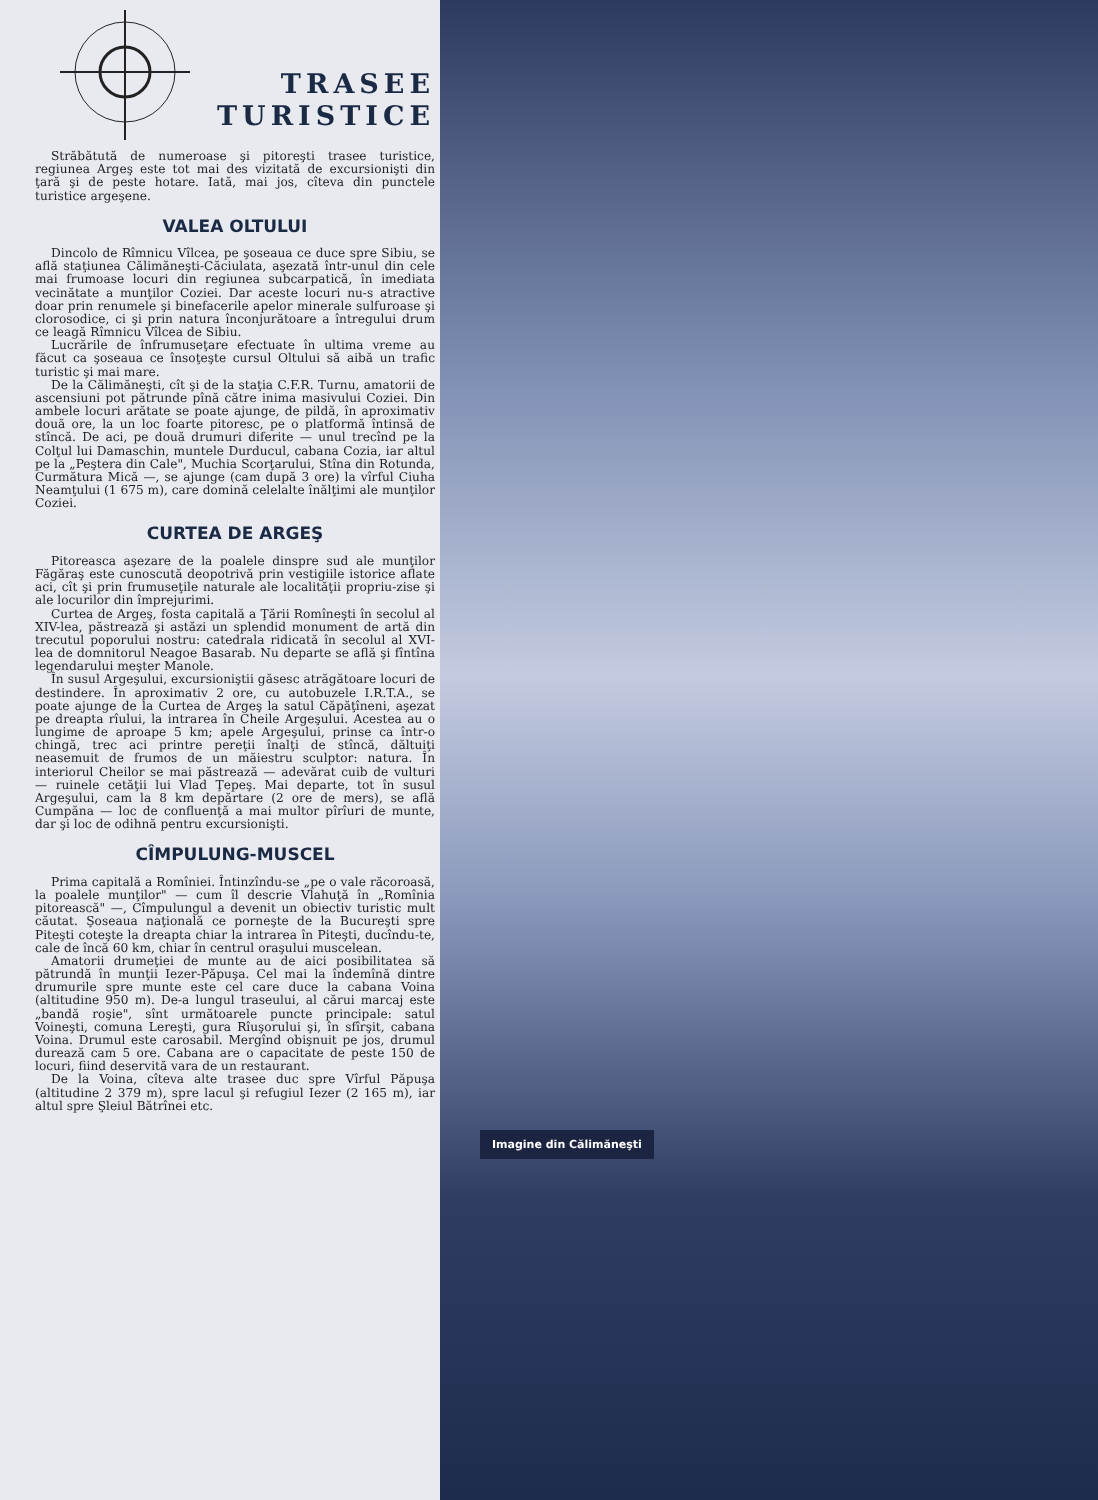TRASEE
TURISTICE
Străbătută de numeroase şi pitoreşti trasee turistice, regiunea Argeş este tot mai des vizitată de excursionişti din ţară şi de peste hotare. Iată, mai jos, cîteva din punctele turistice argeşene.
VALEA OLTULUI
Dincolo de Rîmnicu Vîlcea, pe şoseaua ce duce spre Sibiu, se află staţiunea Călimăneşti-Căciulata, aşezată într-unul din cele mai frumoase locuri din regiunea subcarpatică, în imediata vecinătate a munţilor Coziei. Dar aceste locuri nu-s atractive doar prin renumele şi binefacerile apelor minerale sulfuroase şi clorosodice, ci şi prin natura înconjurătoare a întregului drum ce leagă Rîmnicu Vîlcea de Sibiu.
Lucrările de înfrumuseţare efectuate în ultima vreme au făcut ca şoseaua ce însoţeşte cursul Oltului să aibă un trafic turistic şi mai mare.
De la Călimăneşti, cît şi de la staţia C.F.R. Turnu, amatorii de ascensiuni pot pătrunde pînă către inima masivului Coziei. Din ambele locuri arătate se poate ajunge, de pildă, în aproximativ două ore, la un loc foarte pitoresc, pe o platformă întinsă de stîncă. De aci, pe două drumuri diferite — unul trecînd pe la Colţul lui Damaschin, muntele Durducul, cabana Cozia, iar altul pe la „Peştera din Cale", Muchia Scorţarului, Stîna din Rotunda, Curmătura Mică —, se ajunge (cam după 3 ore) la vîrful Ciuha Neamţului (1 675 m), care domină celelalte înălţimi ale munţilor Coziei.
CURTEA DE ARGEŞ
Pitoreasca aşezare de la poalele dinspre sud ale munţilor Făgăraş este cunoscută deopotrivă prin vestigiile istorice aflate aci, cît şi prin frumuseţile naturale ale localităţii propriu-zise şi ale locurilor din împrejurimi.
Curtea de Argeş, fosta capitală a Ţării Romîneşti în secolul al XIV-lea, păstrează şi astăzi un splendid monument de artă din trecutul poporului nostru: catedrala ridicată în secolul al XVI-lea de domnitorul Neagoe Basarab. Nu departe se află şi fîntîna legendarului meşter Manole.
În susul Argeşului, excursioniştii găsesc atrăgătoare locuri de destindere. În aproximativ 2 ore, cu autobuzele I.R.T.A., se poate ajunge de la Curtea de Argeş la satul Căpăţîneni, aşezat pe dreapta rîului, la intrarea în Cheile Argeşului. Acestea au o lungime de aproape 5 km; apele Argeşului, prinse ca într-o chingă, trec aci printre pereţii înalţi de stîncă, dăltuiţi neasemuit de frumos de un măiestru sculptor: natura. În interiorul Cheilor se mai păstrează — adevărat cuib de vulturi — ruinele cetăţii lui Vlad Ţepeş. Mai departe, tot în susul Argeşului, cam la 8 km depărtare (2 ore de mers), se află Cumpăna — loc de confluenţă a mai multor pîrîuri de munte, dar şi loc de odihnă pentru excursionişti.
CÎMPULUNG-MUSCEL
Prima capitală a Romîniei. Întinzîndu-se „pe o vale răcoroasă, la poalele munţilor" — cum îl descrie Vlahuţă în „Romînia pitorească" —, Cîmpulungul a devenit un obiectiv turistic mult căutat. Şoseaua naţională ce porneşte de la Bucureşti spre Piteşti coteşte la dreapta chiar la intrarea în Piteşti, ducîndu-te, cale de încă 60 km, chiar în centrul oraşului muscelean.
Amatorii drumeţiei de munte au de aici posibilitatea să pătrundă în munţii Iezer-Păpuşa. Cel mai la îndemînă dintre drumurile spre munte este cel care duce la cabana Voina (altitudine 950 m). De-a lungul traseului, al cărui marcaj este „bandă roşie", sînt următoarele puncte principale: satul Voineşti, comuna Lereşti, gura Rîuşorului şi, în sfîrşit, cabana Voina. Drumul este carosabil. Mergînd obişnuit pe jos, drumul durează cam 5 ore. Cabana are o capacitate de peste 150 de locuri, fiind deservită vara de un restaurant.
De la Voina, cîteva alte trasee duc spre Vîrful Păpuşa (altitudine 2 379 m), spre lacul şi refugiul Iezer (2 165 m), iar altul spre Şleiul Bătrînei etc.
Imagine din Călimăneşti